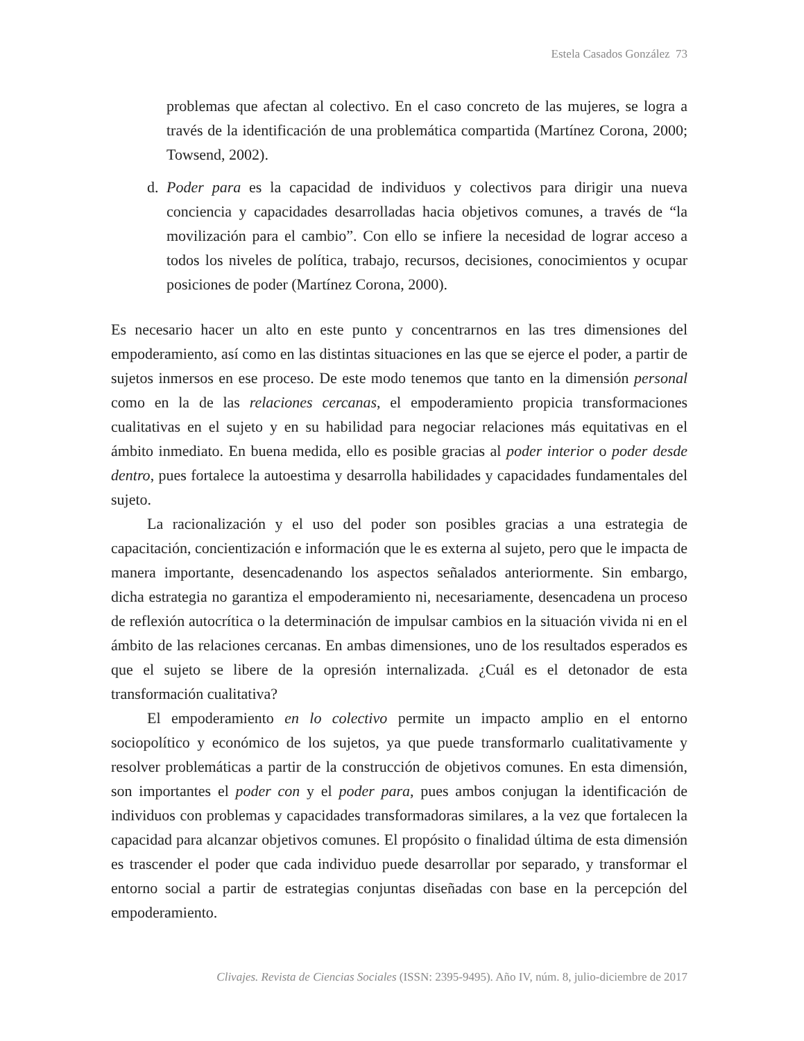Estela Casados González 73
problemas que afectan al colectivo. En el caso concreto de las mujeres, se logra a través de la identificación de una problemática compartida (Martínez Corona, 2000; Towsend, 2002).
d. Poder para es la capacidad de individuos y colectivos para dirigir una nueva conciencia y capacidades desarrolladas hacia objetivos comunes, a través de “la movilización para el cambio”. Con ello se infiere la necesidad de lograr acceso a todos los niveles de política, trabajo, recursos, decisiones, conocimientos y ocupar posiciones de poder (Martínez Corona, 2000).
Es necesario hacer un alto en este punto y concentrarnos en las tres dimensiones del empoderamiento, así como en las distintas situaciones en las que se ejerce el poder, a partir de sujetos inmersos en ese proceso. De este modo tenemos que tanto en la dimensión personal como en la de las relaciones cercanas, el empoderamiento propicia transformaciones cualitativas en el sujeto y en su habilidad para negociar relaciones más equitativas en el ámbito inmediato. En buena medida, ello es posible gracias al poder interior o poder desde dentro, pues fortalece la autoestima y desarrolla habilidades y capacidades fundamentales del sujeto.
La racionalización y el uso del poder son posibles gracias a una estrategia de capacitación, concientización e información que le es externa al sujeto, pero que le impacta de manera importante, desencadenando los aspectos señalados anteriormente. Sin embargo, dicha estrategia no garantiza el empoderamiento ni, necesariamente, desencadena un proceso de reflexión autocrítica o la determinación de impulsar cambios en la situación vivida ni en el ámbito de las relaciones cercanas. En ambas dimensiones, uno de los resultados esperados es que el sujeto se libere de la opresión internalizada. ¿Cuál es el detonador de esta transformación cualitativa?
El empoderamiento en lo colectivo permite un impacto amplio en el entorno sociopolítico y económico de los sujetos, ya que puede transformarlo cualitativamente y resolver problemáticas a partir de la construcción de objetivos comunes. En esta dimensión, son importantes el poder con y el poder para, pues ambos conjugan la identificación de individuos con problemas y capacidades transformadoras similares, a la vez que fortalecen la capacidad para alcanzar objetivos comunes. El propósito o finalidad última de esta dimensión es trascender el poder que cada individuo puede desarrollar por separado, y transformar el entorno social a partir de estrategias conjuntas diseñadas con base en la percepción del empoderamiento.
Clivajes. Revista de Ciencias Sociales (ISSN: 2395-9495). Año IV, núm. 8, julio-diciembre de 2017